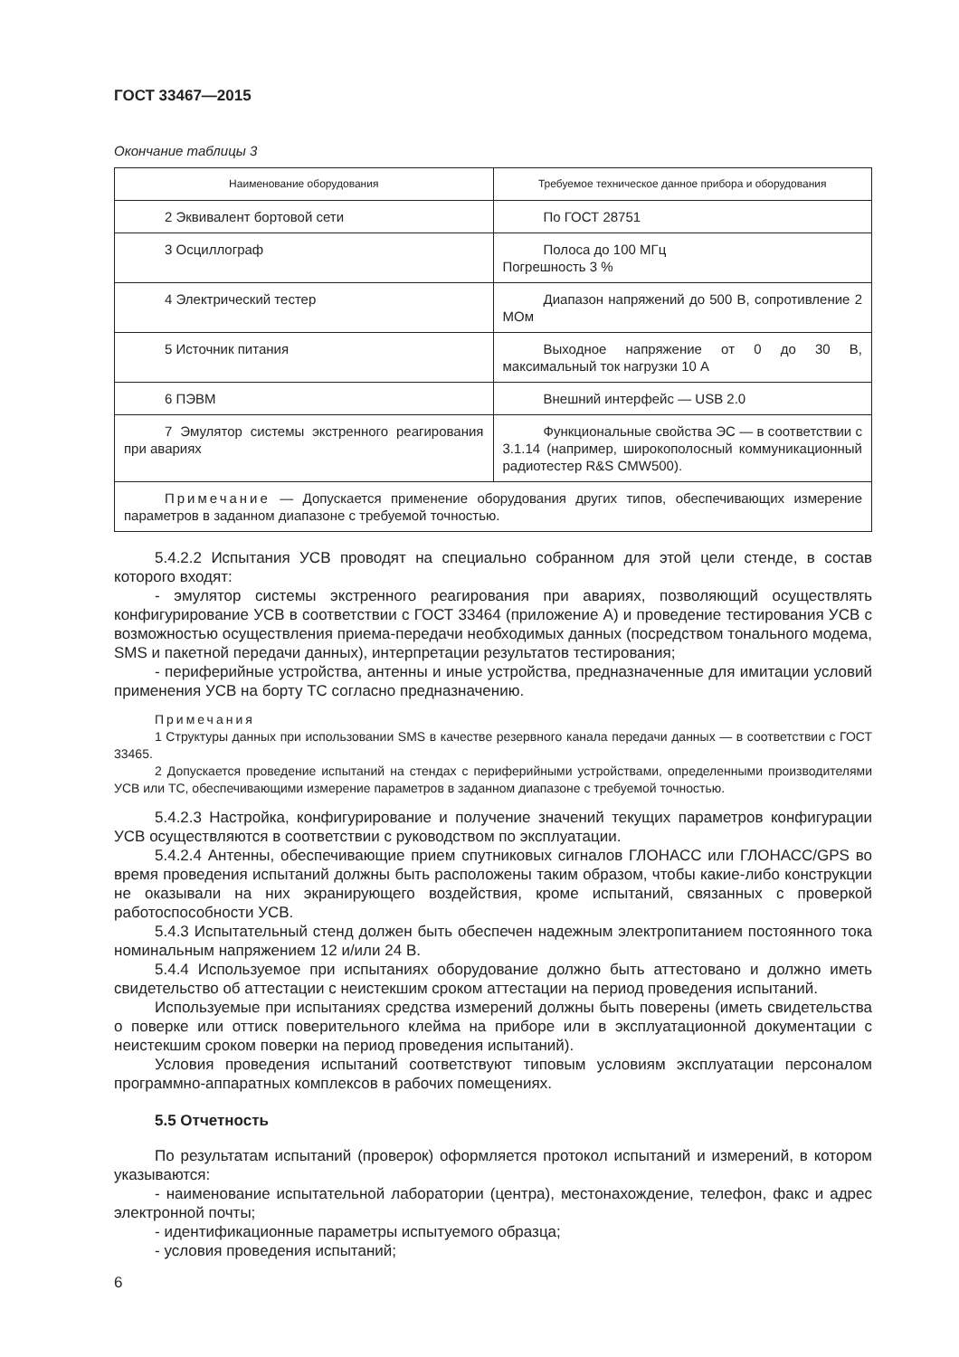ГОСТ 33467—2015
Окончание таблицы 3
| Наименование оборудования | Требуемое техническое данное прибора и оборудования |
| --- | --- |
| 2 Эквивалент бортовой сети | По ГОСТ 28751 |
| 3 Осциллограф | Полоса до 100 МГц Погрешность 3 % |
| 4 Электрический тестер | Диапазон напряжений до 500 В, сопротивление 2 МОм |
| 5 Источник питания | Выходное напряжение от 0 до 30 В, максимальный ток нагрузки 10 А |
| 6 ПЭВМ | Внешний интерфейс — USB 2.0 |
| 7 Эмулятор системы экстренного реагирования при авариях | Функциональные свойства ЭС — в соответствии с 3.1.14 (например, широкополосный коммуникационный радиотестер R&S CMW500). |
| Примечание — Допускается применение оборудования других типов, обеспечивающих измерение параметров в заданном диапазоне с требуемой точностью. | |
5.4.2.2 Испытания УСВ проводят на специально собранном для этой цели стенде, в состав которого входят:
- эмулятор системы экстренного реагирования при авариях, позволяющий осуществлять конфигурирование УСВ в соответствии с ГОСТ 33464 (приложение А) и проведение тестирования УСВ с возможностью осуществления приема-передачи необходимых данных (посредством тонального модема, SMS и пакетной передачи данных), интерпретации результатов тестирования;
- периферийные устройства, антенны и иные устройства, предназначенные для имитации условий применения УСВ на борту ТС согласно предназначению.
Примечания
1 Структуры данных при использовании SMS в качестве резервного канала передачи данных — в соответствии с ГОСТ 33465.
2 Допускается проведение испытаний на стендах с периферийными устройствами, определенными производителями УСВ или ТС, обеспечивающими измерение параметров в заданном диапазоне с требуемой точностью.
5.4.2.3 Настройка, конфигурирование и получение значений текущих параметров конфигурации УСВ осуществляются в соответствии с руководством по эксплуатации.
5.4.2.4 Антенны, обеспечивающие прием спутниковых сигналов ГЛОНАСС или ГЛОНАСС/GPS во время проведения испытаний должны быть расположены таким образом, чтобы какие-либо конструкции не оказывали на них экранирующего воздействия, кроме испытаний, связанных с проверкой работоспособности УСВ.
5.4.3 Испытательный стенд должен быть обеспечен надежным электропитанием постоянного тока номинальным напряжением 12 и/или 24 В.
5.4.4 Используемое при испытаниях оборудование должно быть аттестовано и должно иметь свидетельство об аттестации с неистекшим сроком аттестации на период проведения испытаний.
Используемые при испытаниях средства измерений должны быть поверены (иметь свидетельства о поверке или оттиск поверительного клейма на приборе или в эксплуатационной документации с неистекшим сроком поверки на период проведения испытаний).
Условия проведения испытаний соответствуют типовым условиям эксплуатации персоналом программно-аппаратных комплексов в рабочих помещениях.
5.5 Отчетность
По результатам испытаний (проверок) оформляется протокол испытаний и измерений, в котором указываются:
- наименование испытательной лаборатории (центра), местонахождение, телефон, факс и адрес электронной почты;
- идентификационные параметры испытуемого образца;
- условия проведения испытаний;
6